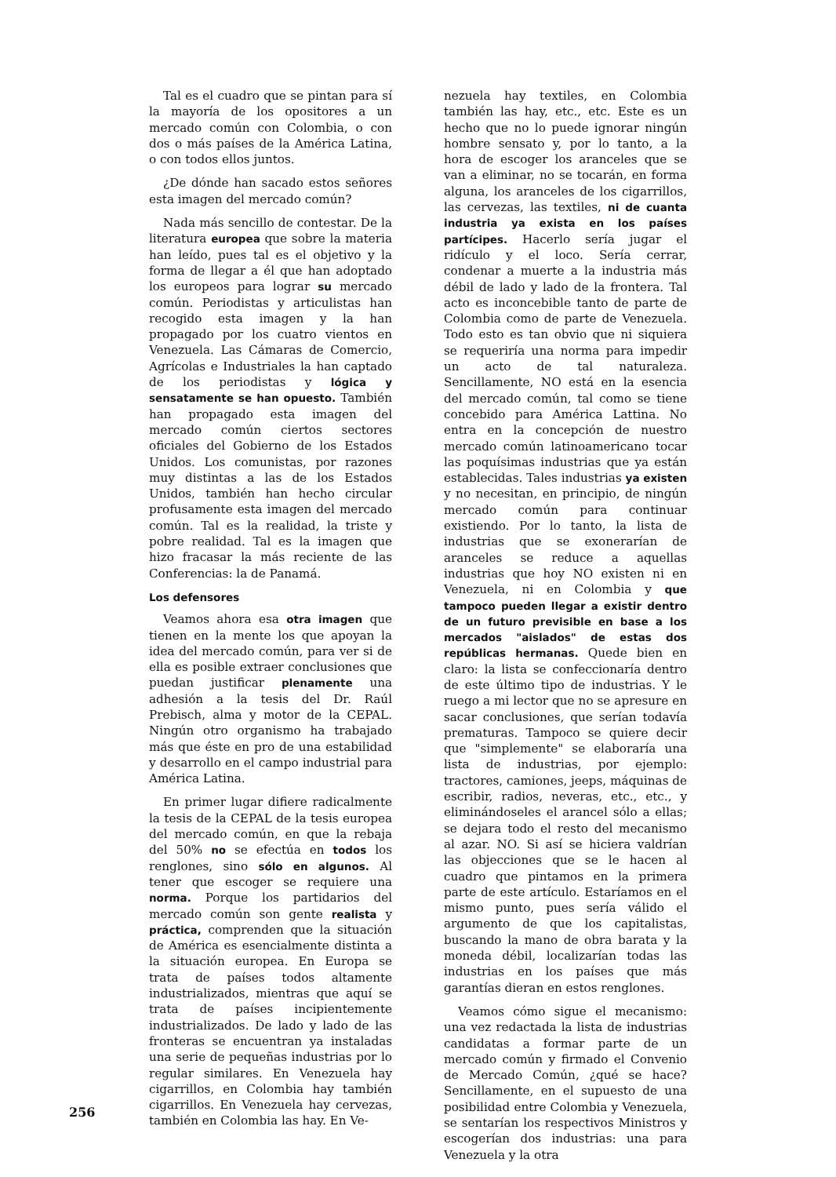Tal es el cuadro que se pintan para sí la mayoría de los opositores a un mercado común con Colombia, o con dos o más países de la América Latina, o con todos ellos juntos.
¿De dónde han sacado estos señores esta imagen del mercado común?
Nada más sencillo de contestar. De la literatura europea que sobre la materia han leído, pues tal es el objetivo y la forma de llegar a él que han adoptado los europeos para lograr su mercado común. Periodistas y articulistas han recogido esta imagen y la han propagado por los cuatro vientos en Venezuela. Las Cámaras de Comercio, Agrícolas e Industriales la han captado de los periodistas y lógica y sensatamente se han opuesto. También han propagado esta imagen del mercado común ciertos sectores oficiales del Gobierno de los Estados Unidos. Los comunistas, por razones muy distintas a las de los Estados Unidos, también han hecho circular profusamente esta imagen del mercado común. Tal es la realidad, la triste y pobre realidad. Tal es la imagen que hizo fracasar la más reciente de las Conferencias: la de Panamá.
Los defensores
Veamos ahora esa otra imagen que tienen en la mente los que apoyan la idea del mercado común, para ver si de ella es posible extraer conclusiones que puedan justificar plenamente una adhesión a la tesis del Dr. Raúl Prebisch, alma y motor de la CEPAL. Ningún otro organismo ha trabajado más que éste en pro de una estabilidad y desarrollo en el campo industrial para América Latina.
En primer lugar difiere radicalmente la tesis de la CEPAL de la tesis europea del mercado común, en que la rebaja del 50% no se efectúa en todos los renglones, sino sólo en algunos. Al tener que escoger se requiere una norma. Porque los partidarios del mercado común son gente realista y práctica, comprenden que la situación de América es esencialmente distinta a la situación europea. En Europa se trata de países todos altamente industrializados, mientras que aquí se trata de países incipientemente industrializados. De lado y lado de las fronteras se encuentran ya instaladas una serie de pequeñas industrias por lo regular similares. En Venezuela hay cigarrillos, en Colombia hay también cigarrillos. En Venezuela hay cervezas, también en Colombia las hay. En Ve-
nezuela hay textiles, en Colombia también las hay, etc., etc. Este es un hecho que no lo puede ignorar ningún hombre sensato y, por lo tanto, a la hora de escoger los aranceles que se van a eliminar, no se tocarán, en forma alguna, los aranceles de los cigarrillos, las cervezas, las textiles, ni de cuanta industria ya exista en los países partícipes. Hacerlo sería jugar el ridículo y el loco. Sería cerrar, condenar a muerte a la industria más débil de lado y lado de la frontera. Tal acto es inconcebible tanto de parte de Colombia como de parte de Venezuela. Todo esto es tan obvio que ni siquiera se requeriría una norma para impedir un acto de tal naturaleza. Sencillamente, NO está en la esencia del mercado común, tal como se tiene concebido para América Lattina. No entra en la concepción de nuestro mercado común latinoamericano tocar las poquísimas industrias que ya están establecidas. Tales industrias ya existen y no necesitan, en principio, de ningún mercado común para continuar existiendo. Por lo tanto, la lista de industrias que se exonerarían de aranceles se reduce a aquellas industrias que hoy NO existen ni en Venezuela, ni en Colombia y que tampoco pueden llegar a existir dentro de un futuro previsible en base a los mercados "aislados" de estas dos repúblicas hermanas. Quede bien en claro: la lista se confeccionaría dentro de este último tipo de industrias. Y le ruego a mi lector que no se apresure en sacar conclusiones, que serían todavía prematuras. Tampoco se quiere decir que "simplemente" se elaboraría una lista de industrias, por ejemplo: tractores, camiones, jeeps, máquinas de escribir, radios, neveras, etc., etc., y eliminándoseles el arancel sólo a ellas; se dejara todo el resto del mecanismo al azar. NO. Si así se hiciera valdrían las objecciones que se le hacen al cuadro que pintamos en la primera parte de este artículo. Estaríamos en el mismo punto, pues sería válido el argumento de que los capitalistas, buscando la mano de obra barata y la moneda débil, localizarían todas las industrias en los países que más garantías dieran en estos renglones.
Veamos cómo sigue el mecanismo: una vez redactada la lista de industrias candidatas a formar parte de un mercado común y firmado el Convenio de Mercado Común, ¿qué se hace? Sencillamente, en el supuesto de una posibilidad entre Colombia y Venezuela, se sentarían los respectivos Ministros y escogerían dos industrias: una para Venezuela y la otra
256